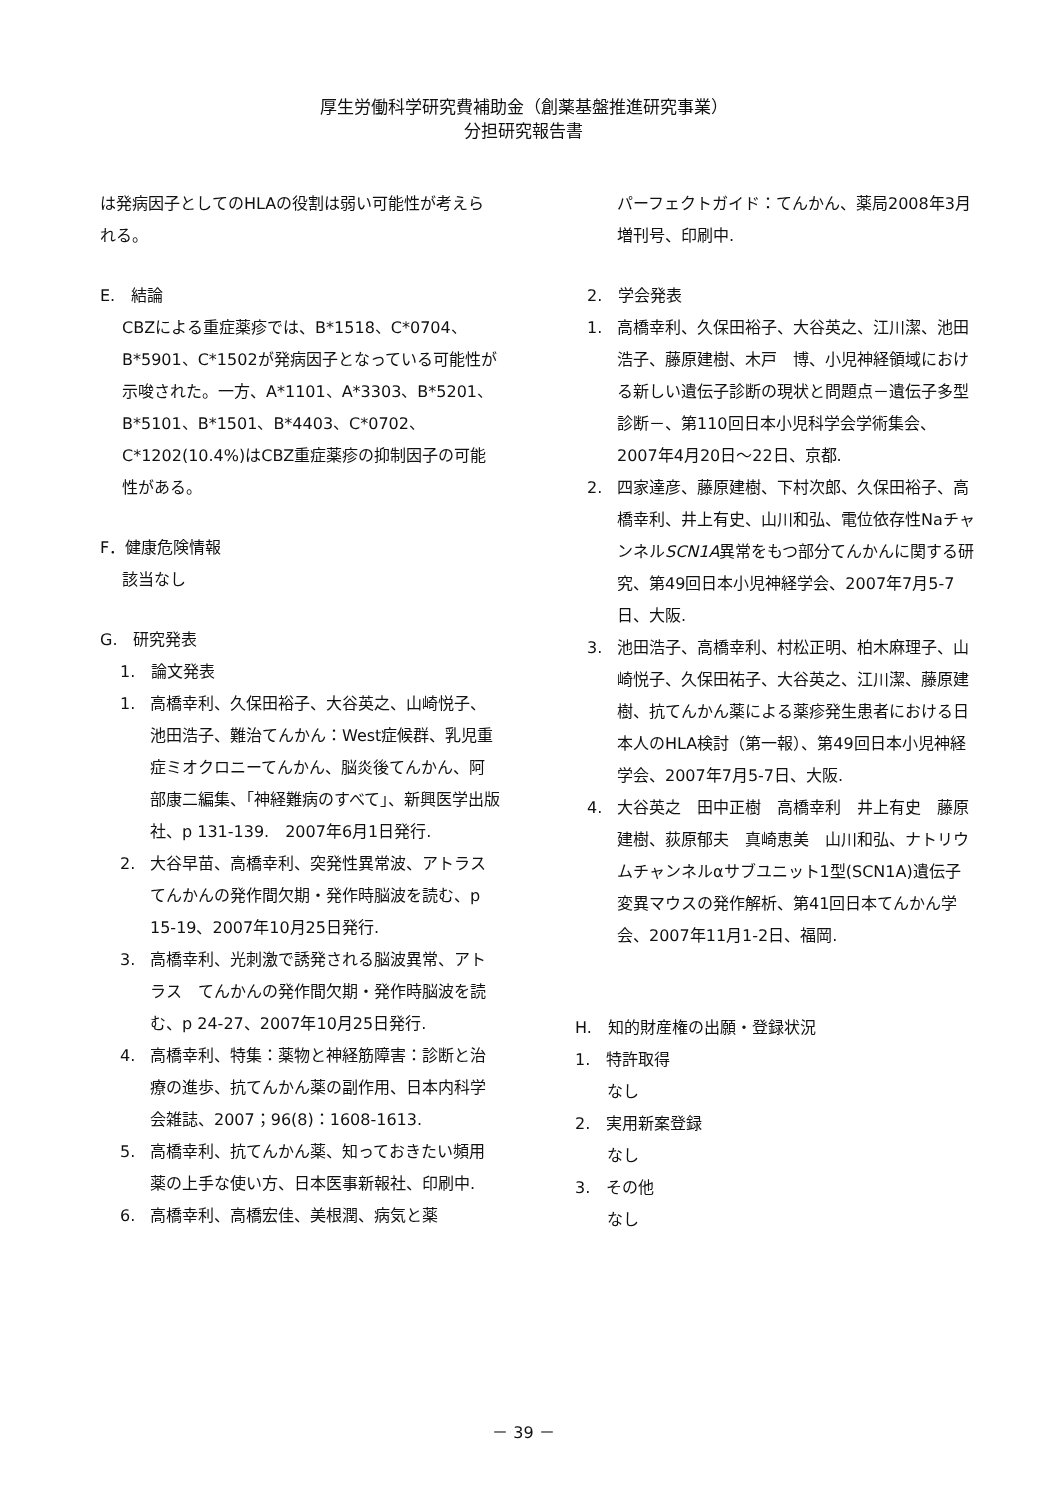厚生労働科学研究費補助金（創薬基盤推進研究事業）
分担研究報告書
は発病因子としてのHLAの役割は弱い可能性が考えられる。
E.　結論
CBZによる重症薬疹では、B*1518、C*0704、B*5901、C*1502が発病因子となっている可能性が示唆された。一方、A*1101、A*3303、B*5201、B*5101、B*1501、B*4403、C*0702、C*1202(10.4%)はCBZ重症薬疹の抑制因子の可能性がある。
F．健康危険情報
該当なし
G.　研究発表
1.　論文発表
1. 高橋幸利、久保田裕子、大谷英之、山崎悦子、池田浩子、難治てんかん：West症候群、乳児重症ミオクロニーてんかん、脳炎後てんかん、阿部康二編集、「神経難病のすべて」、新興医学出版社、p 131-139.　2007年6月1日発行.
2. 大谷早苗、高橋幸利、突発性異常波、アトラス　てんかんの発作間欠期・発作時脳波を読む、p 15-19、2007年10月25日発行.
3. 高橋幸利、光刺激で誘発される脳波異常、アトラス　てんかんの発作間欠期・発作時脳波を読む、p 24-27、2007年10月25日発行.
4. 高橋幸利、特集：薬物と神経筋障害：診断と治療の進歩、抗てんかん薬の副作用、日本内科学会雑誌、2007；96(8)：1608-1613.
5. 高橋幸利、抗てんかん薬、知っておきたい頻用薬の上手な使い方、日本医事新報社、印刷中.
6. 高橋幸利、高橋宏佳、美根潤、病気と薬
パーフェクトガイド：てんかん、薬局2008年3月増刊号、印刷中.
2.　学会発表
1. 高橋幸利、久保田裕子、大谷英之、江川潔、池田浩子、藤原建樹、木戸　博、小児神経領域における新しい遺伝子診断の現状と問題点－遺伝子多型診断－、第110回日本小児科学会学術集会、2007年4月20日～22日、京都.
2. 四家達彦、藤原建樹、下村次郎、久保田裕子、高橋幸利、井上有史、山川和弘、電位依存性NaチャンネルSCN1A異常をもつ部分てんかんに関する研究、第49回日本小児神経学会、2007年7月5-7日、大阪.
3. 池田浩子、高橋幸利、村松正明、柏木麻理子、山崎悦子、久保田祐子、大谷英之、江川潔、藤原建樹、抗てんかん薬による薬疹発生患者における日本人のHLA検討（第一報）、第49回日本小児神経学会、2007年7月5-7日、大阪.
4. 大谷英之　田中正樹　高橋幸利　井上有史　藤原建樹、荻原郁夫　真崎恵美　山川和弘、ナトリウムチャンネルαサブユニット1型(SCN1A)遺伝子変異マウスの発作解析、第41回日本てんかん学会、2007年11月1-2日、福岡.
H.　知的財産権の出願・登録状況
1.　特許取得
なし
2.　実用新案登録
なし
3.　その他
なし
－ 39 －